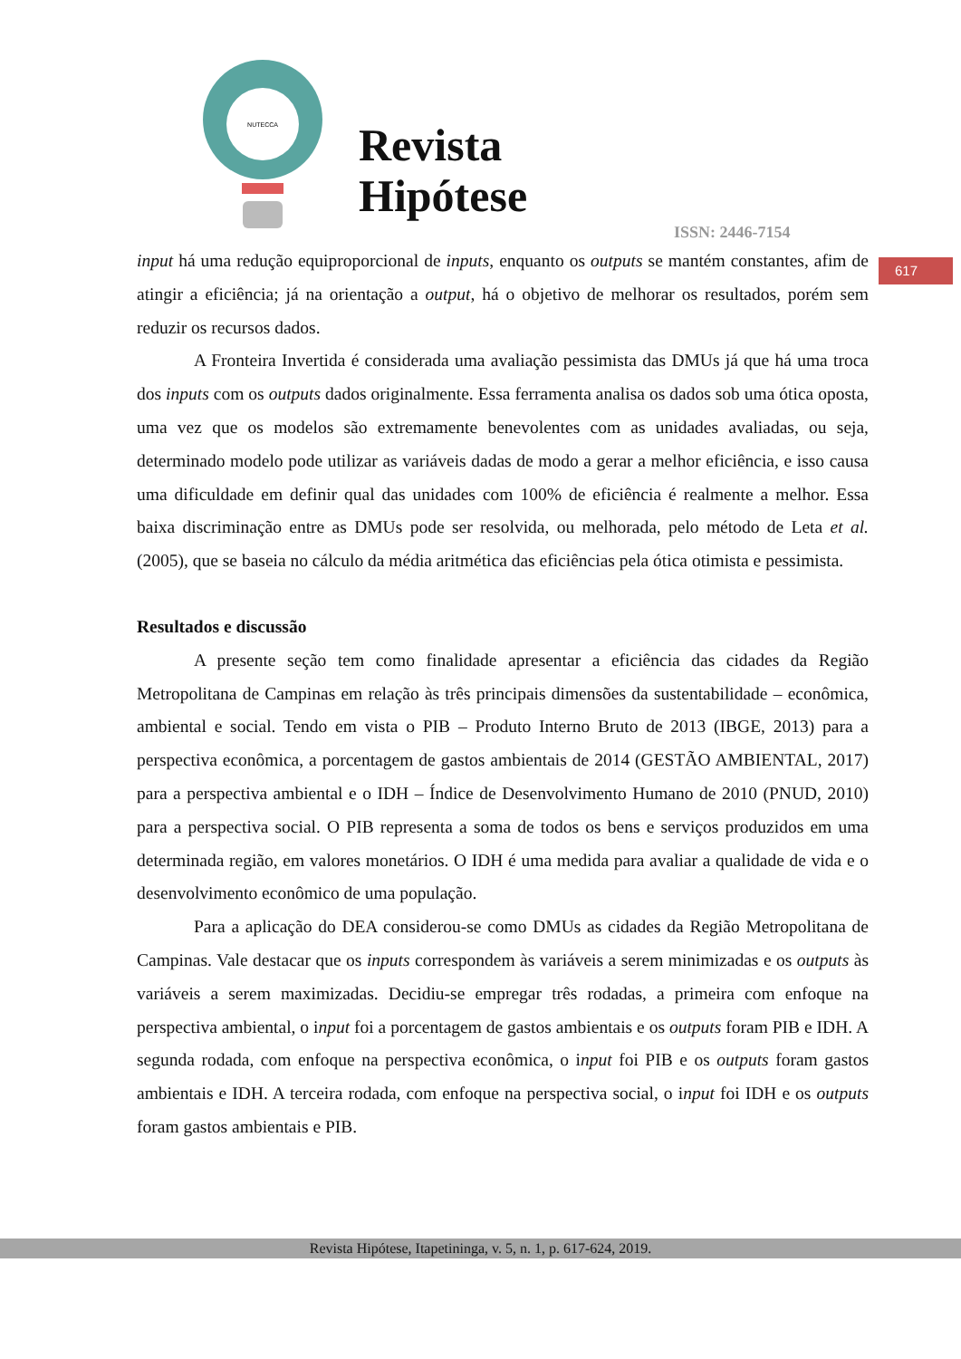NUTECCA
Revista
Hipótese
ISSN: 2446-7154
617
input há uma redução equiproporcional de inputs, enquanto os outputs se mantém constantes, afim de atingir a eficiência; já na orientação a output, há o objetivo de melhorar os resultados, porém sem reduzir os recursos dados.
A Fronteira Invertida é considerada uma avaliação pessimista das DMUs já que há uma troca dos inputs com os outputs dados originalmente. Essa ferramenta analisa os dados sob uma ótica oposta, uma vez que os modelos são extremamente benevolentes com as unidades avaliadas, ou seja, determinado modelo pode utilizar as variáveis dadas de modo a gerar a melhor eficiência, e isso causa uma dificuldade em definir qual das unidades com 100% de eficiência é realmente a melhor. Essa baixa discriminação entre as DMUs pode ser resolvida, ou melhorada, pelo método de Leta et al. (2005), que se baseia no cálculo da média aritmética das eficiências pela ótica otimista e pessimista.
Resultados e discussão
A presente seção tem como finalidade apresentar a eficiência das cidades da Região Metropolitana de Campinas em relação às três principais dimensões da sustentabilidade – econômica, ambiental e social. Tendo em vista o PIB – Produto Interno Bruto de 2013 (IBGE, 2013) para a perspectiva econômica, a porcentagem de gastos ambientais de 2014 (GESTÃO AMBIENTAL, 2017) para a perspectiva ambiental e o IDH – Índice de Desenvolvimento Humano de 2010 (PNUD, 2010) para a perspectiva social. O PIB representa a soma de todos os bens e serviços produzidos em uma determinada região, em valores monetários. O IDH é uma medida para avaliar a qualidade de vida e o desenvolvimento econômico de uma população.
Para a aplicação do DEA considerou-se como DMUs as cidades da Região Metropolitana de Campinas. Vale destacar que os inputs correspondem às variáveis a serem minimizadas e os outputs às variáveis a serem maximizadas. Decidiu-se empregar três rodadas, a primeira com enfoque na perspectiva ambiental, o input foi a porcentagem de gastos ambientais e os outputs foram PIB e IDH. A segunda rodada, com enfoque na perspectiva econômica, o input foi PIB e os outputs foram gastos ambientais e IDH. A terceira rodada, com enfoque na perspectiva social, o input foi IDH e os outputs foram gastos ambientais e PIB.
Revista Hipótese, Itapetininga, v. 5, n. 1, p. 617-624, 2019.